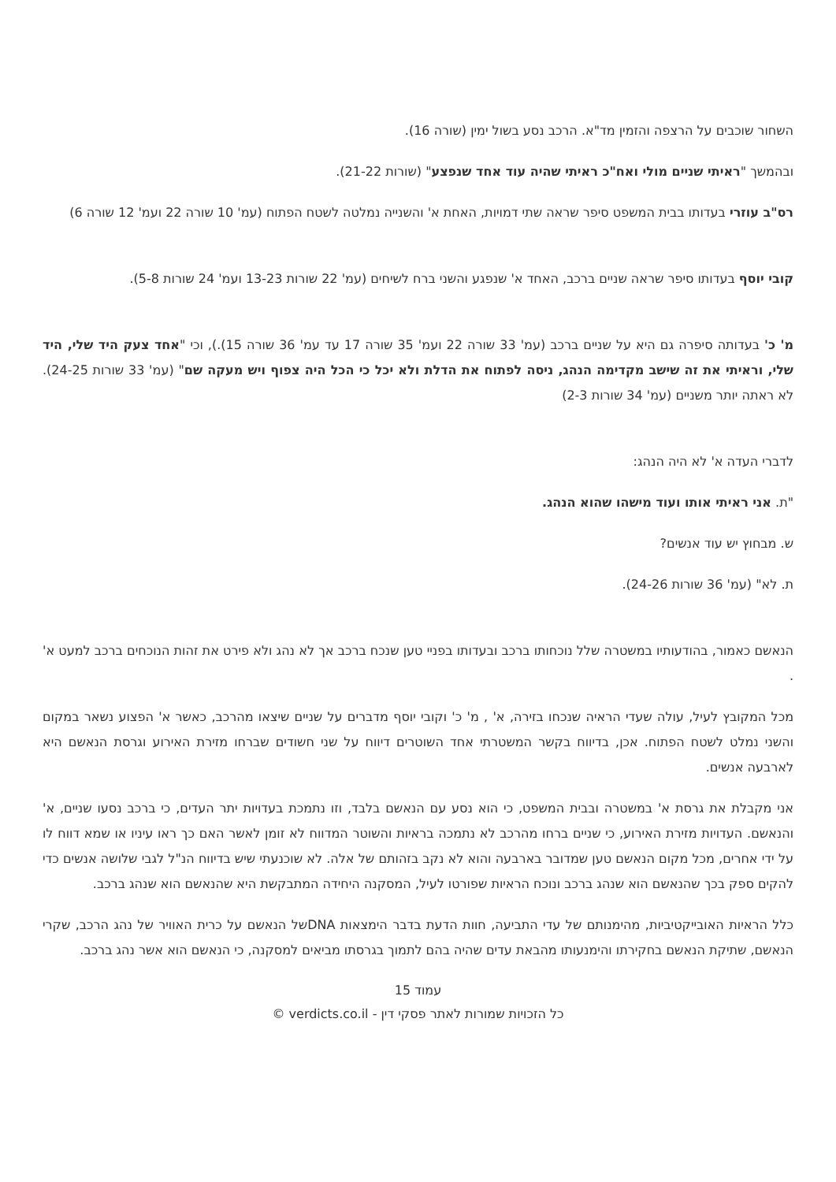השחור שוכבים על הרצפה והזמין מד"א. הרכב נסע בשול ימין (שורה 16).
ובהמשך "ראיתי שניים מולי ואח"כ ראיתי שהיה עוד אחד שנפצע" (שורות 21-22).
רס"ב עוזרי בעדותו בבית המשפט סיפר שראה שתי דמויות, האחת א' והשנייה נמלטה לשטח הפתוח (עמ' 10 שורה 22 ועמ' 12 שורה 6)
קובי יוסף בעדותו סיפר שראה שניים ברכב, האחד א' שנפגע והשני ברח לשיחים (עמ' 22 שורות 13-23 ועמ' 24 שורות 5-8).
מ' כ' בעדותה סיפרה גם היא על שניים ברכב (עמ' 33 שורה 22 ועמ' 35 שורה 17 עד עמ' 36 שורה 15).), וכי "אחד צעק היד שלי, היד שלי, וראיתי את זה שישב מקדימה הנהג, ניסה לפתוח את הדלת ולא יכל כי הכל היה צפוף ויש מעקה שם" (עמ' 33 שורות 24-25). לא ראתה יותר משניים (עמ' 34 שורות 2-3)
לדברי העדה א' לא היה הנהג:
"ת. אני ראיתי אותו ועוד מישהו שהוא הנהג.
ש. מבחוץ יש עוד אנשים?
ת. לא" (עמ' 36 שורות 24-26).
הנאשם כאמור, בהודעותיו במשטרה שלל נוכחותו ברכב ובעדותו בפניי טען שנכח ברכב אך לא נהג ולא פירט את זהות הנוכחים ברכב למעט א' .
מכל המקובץ לעיל, עולה שעדי הראיה שנכחו בזירה, א' , מ' כ' וקובי יוסף מדברים על שניים שיצאו מהרכב, כאשר א' הפצוע נשאר במקום והשני נמלט לשטח הפתוח. אכן, בדיווח בקשר המשטרתי אחד השוטרים דיווח על שני חשודים שברחו מזירת האירוע וגרסת הנאשם היא לארבעה אנשים.
אני מקבלת את גרסת א' במשטרה ובבית המשפט, כי הוא נסע עם הנאשם בלבד, וזו נתמכת בעדויות יתר העדים, כי ברכב נסעו שניים, א' והנאשם. העדויות מזירת האירוע, כי שניים ברחו מהרכב לא נתמכה בראיות והשוטר המדווח לא זומן לאשר האם כך ראו עיניו או שמא דווח לו על ידי אחרים, מכל מקום הנאשם טען שמדובר בארבעה והוא לא נקב בזהותם של אלה. לא שוכנעתי שיש בדיווח הנ"ל לגבי שלושה אנשים כדי להקים ספק בכך שהנאשם הוא שנהג ברכב ונוכח הראיות שפורטו לעיל, המסקנה היחידה המתבקשת היא שהנאשם הוא שנהג ברכב.
כלל הראיות האובייקטיביות, מהימנותם של עדי התביעה, חוות הדעת בדבר הימצאות DNAשל הנאשם על כרית האוויר של נהג הרכב, שקרי הנאשם, שתיקת הנאשם בחקירתו והימנעותו מהבאת עדים שהיה בהם לתמוך בגרסתו מביאים למסקנה, כי הנאשם הוא אשר נהג ברכב.
עמוד 15
כל הזכויות שמורות לאתר פסקי דין - verdicts.co.il ©